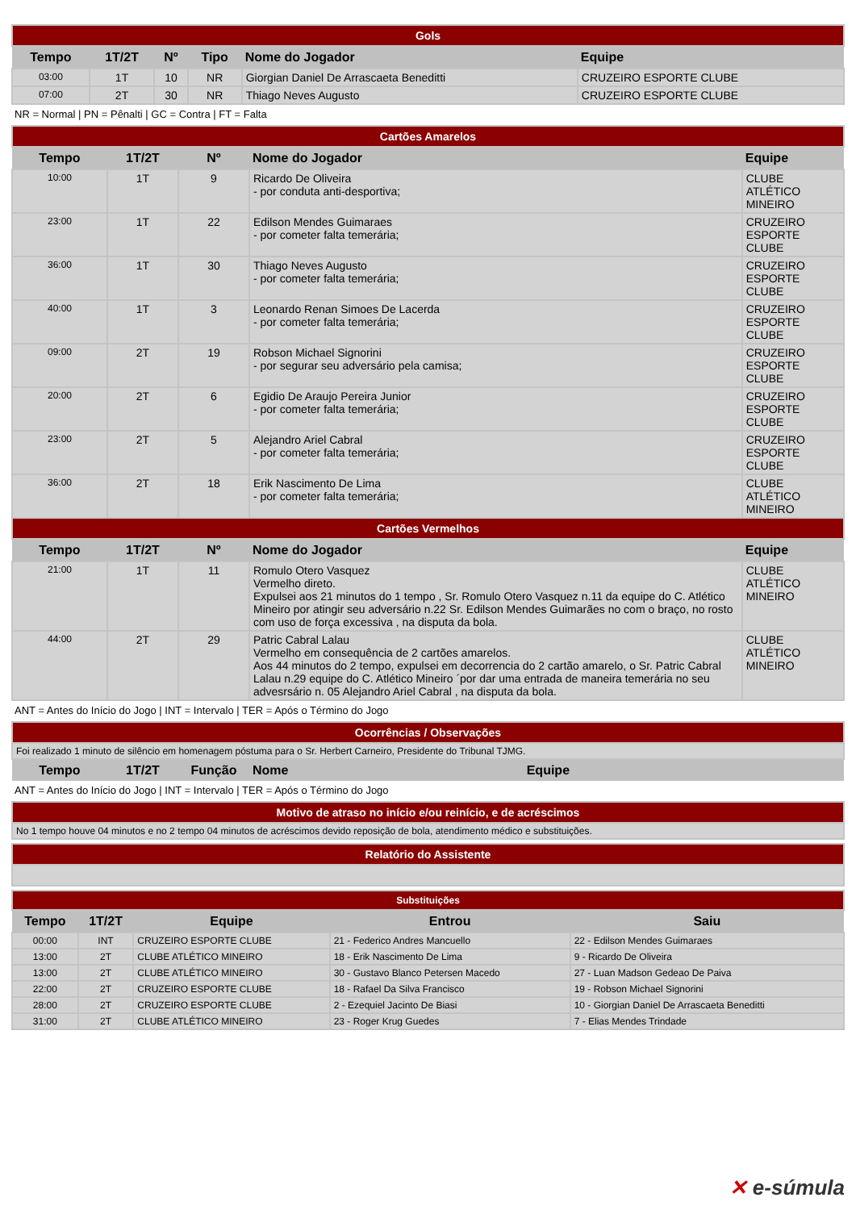| Gols | | | | | |
| Tempo | 1T/2T | Nº | Tipo | Nome do Jogador | Equipe |
| 03:00 | 1T | 10 | NR | Giorgian Daniel De Arrascaeta Beneditti | CRUZEIRO ESPORTE CLUBE |
| 07:00 | 2T | 30 | NR | Thiago Neves Augusto | CRUZEIRO ESPORTE CLUBE |
NR = Normal | PN = Pênalti | GC = Contra | FT = Falta
| Cartões Amarelos | | | | |
| Tempo | 1T/2T | Nº | Nome do Jogador | Equipe |
| 10:00 | 1T | 9 | Ricardo De Oliveira - por conduta anti-desportiva; | CLUBE ATLÉTICO MINEIRO |
| 23:00 | 1T | 22 | Edilson Mendes Guimaraes - por cometer falta temerária; | CRUZEIRO ESPORTE CLUBE |
| 36:00 | 1T | 30 | Thiago Neves Augusto - por cometer falta temerária; | CRUZEIRO ESPORTE CLUBE |
| 40:00 | 1T | 3 | Leonardo Renan Simoes De Lacerda - por cometer falta temerária; | CRUZEIRO ESPORTE CLUBE |
| 09:00 | 2T | 19 | Robson Michael Signorini - por segurar seu adversário pela camisa; | CRUZEIRO ESPORTE CLUBE |
| 20:00 | 2T | 6 | Egidio De Araujo Pereira Junior - por cometer falta temerária; | CRUZEIRO ESPORTE CLUBE |
| 23:00 | 2T | 5 | Alejandro Ariel Cabral - por cometer falta temerária; | CRUZEIRO ESPORTE CLUBE |
| 36:00 | 2T | 18 | Erik Nascimento De Lima - por cometer falta temerária; | CLUBE ATLÉTICO MINEIRO |
| Cartões Vermelhos | | | | |
| Tempo | 1T/2T | Nº | Nome do Jogador | Equipe |
| 21:00 | 1T | 11 | Romulo Otero Vasquez Vermelho direto. Expulsei aos 21 minutos do 1 tempo , Sr. Romulo Otero Vasquez n.11 da equipe do C. Atlético Mineiro por atingir seu adversário n.22 Sr. Edilson Mendes Guimarães no com o braço, no rosto com uso de força excessiva , na disputa da bola. | CLUBE ATLÉTICO MINEIRO |
| 44:00 | 2T | 29 | Patric Cabral Lalau Vermelho em consequência de 2 cartões amarelos. Aos 44 minutos do 2 tempo, expulsei em decorrencia do 2 cartão amarelo, o Sr. Patric Cabral Lalau n.29 equipe do C. Atlético Mineiro ´por dar uma entrada de maneira temerária no seu advesrsário n. 05 Alejandro Ariel Cabral , na disputa da bola. | CLUBE ATLÉTICO MINEIRO |
ANT = Antes do Início do Jogo | INT = Intervalo | TER = Após o Término do Jogo
| Ocorrências / Observações | | | | |
| Foi realizado 1 minuto de silêncio em homenagem póstuma para o Sr. Herbert Carneiro, Presidente do Tribunal TJMG. | | | | |
| Tempo | 1T/2T | Função | Nome | Equipe |
ANT = Antes do Início do Jogo | INT = Intervalo | TER = Após o Término do Jogo
| Motivo de atraso no início e/ou reinício, e de acréscimos |
| No 1 tempo houve 04 minutos e no 2 tempo 04 minutos de acréscimos devido reposição de bola, atendimento médico e substituições. |
| Relatório do Assistente |
| Substituições | | | | |
| Tempo | 1T/2T | Equipe | Entrou | Saiu |
| 00:00 | INT | CRUZEIRO ESPORTE CLUBE | 21 - Federico Andres Mancuello | 22 - Edilson Mendes Guimaraes |
| 13:00 | 2T | CLUBE ATLÉTICO MINEIRO | 18 - Erik Nascimento De Lima | 9 - Ricardo De Oliveira |
| 13:00 | 2T | CLUBE ATLÉTICO MINEIRO | 30 - Gustavo Blanco Petersen Macedo | 27 - Luan Madson Gedeao De Paiva |
| 22:00 | 2T | CRUZEIRO ESPORTE CLUBE | 18 - Rafael Da Silva Francisco | 19 - Robson Michael Signorini |
| 28:00 | 2T | CRUZEIRO ESPORTE CLUBE | 2 - Ezequiel Jacinto De Biasi | 10 - Giorgian Daniel De Arrascaeta Beneditti |
| 31:00 | 2T | CLUBE ATLÉTICO MINEIRO | 23 - Roger Krug Guedes | 7 - Elias Mendes Trindade |
✕ e-súmula